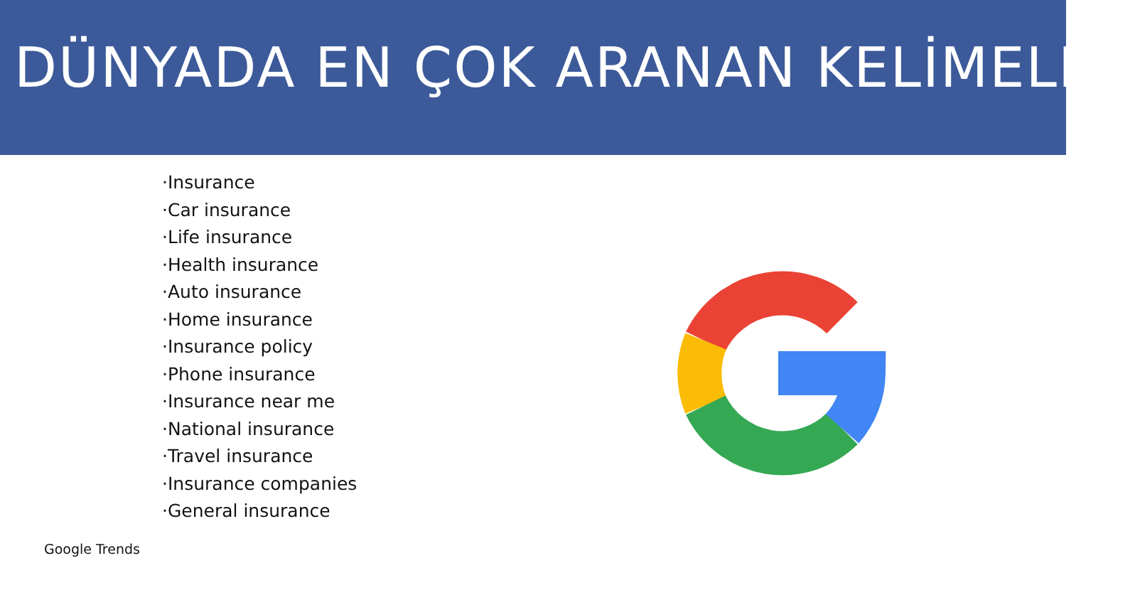DÜNYADA EN ÇOK ARANAN KELİMELER
·Insurance
·Car insurance
·Life insurance
·Health insurance
·Auto insurance
·Home insurance
·Insurance policy
·Phone insurance
·Insurance near me
·National insurance
·Travel insurance
·Insurance companies
·General insurance
Google Trends